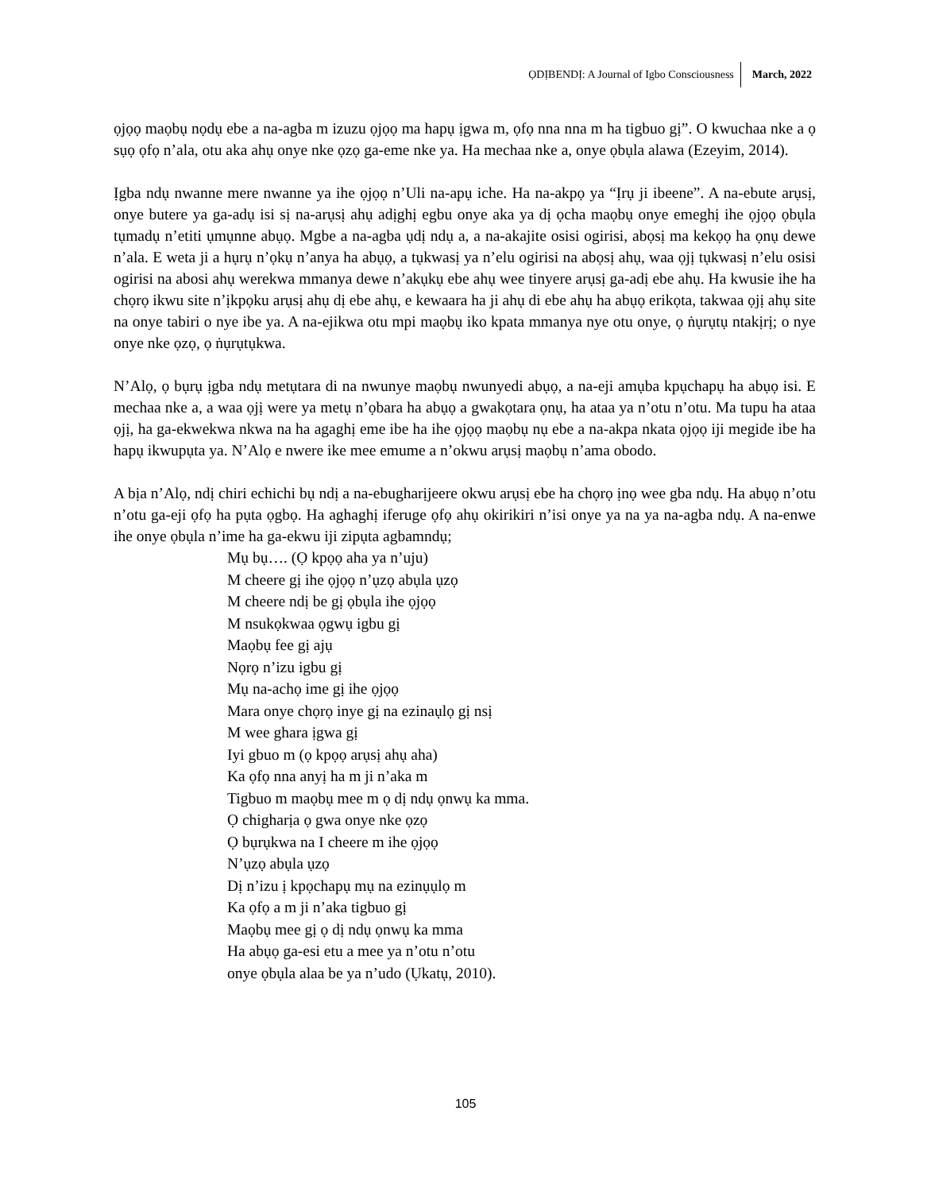ỌDỊBENDỊ: A Journal of Igbo Consciousness March, 2022
ọjọọ maọbụ nọdụ ebe a na-agba m izuzu ọjọọ ma hapụ ịgwa m, ọfọ nna nna m ha tigbuo gị”. O kwuchaa nke a ọ sụọ ọfọ n’ala, otu aka ahụ onye nke ọzọ ga-eme nke ya. Ha mechaa nke a, onye ọbụla alawa (Ezeyim, 2014).
Ịgba ndụ nwanne mere nwanne ya ihe ọjọọ n’Uli na-apụ iche. Ha na-akpọ ya “Ịrụ ji ibeene”. A na-ebute arụsị, onye butere ya ga-adụ isi sị na-arụsị ahụ adịghị egbu onye aka ya dị ọcha maọbụ onye emeghị ihe ọjọọ ọbụla tụmadụ n’etiti ụmụnne abụọ. Mgbe a na-agba ụdị ndụ a, a na-akajite osisi ogirisi, abọsị ma kekọọ ha ọnụ dewe n’ala. E weta ji a hụrụ n’ọkụ n’anya ha abụọ, a tụkwasị ya n’elu ogirisi na abọsị ahụ, waa ọjị tụkwasị n’elu osisi ogirisi na abosi ahụ werekwa mmanya dewe n’akụkụ ebe ahụ wee tinyere arụsị ga-adị ebe ahụ. Ha kwusie ihe ha chọrọ ikwu site n’ịkpọku arụsị ahụ dị ebe ahụ, e kewaara ha ji ahụ di ebe ahụ ha abụọ erikọta, takwaa ọjị ahụ site na onye tabiri o nye ibe ya. A na-ejikwa otu mpi maọbụ iko kpata mmanya nye otu onye, ọ ṅụrụtụ ntakịrị; o nye onye nke ọzọ, ọ ṅụrụtụkwa.
N’Alọ, ọ bụrụ ịgba ndụ metụtara di na nwunye maọbụ nwunyedi abụọ, a na-eji amụba kpụchapụ ha abụọ isi. E mechaa nke a, a waa ọjị were ya metụ n’ọbara ha abụọ a gwakọtara ọnụ, ha ataa ya n’otu n’otu. Ma tupu ha ataa ọjị, ha ga-ekwekwa nkwa na ha agaghị eme ibe ha ihe ọjọọ maọbụ nụ ebe a na-akpa nkata ọjọọ iji megide ibe ha hapụ ikwupụta ya. N’Alọ e nwere ike mee emume a n’okwu arụsị maọbụ n’ama obodo.
A bịa n’Alọ, ndị chiri echichi bụ ndị a na-ebugharịjeere okwu arụsị ebe ha chọrọ ịnọ wee gba ndụ. Ha abụọ n’otu n’otu ga-eji ọfọ ha pụta ọgbọ. Ha aghaghị iferuge ọfọ ahụ okirikiri n’isi onye ya na ya na-agba ndụ. A na-enwe ihe onye ọbụla n’ime ha ga-ekwu iji zipụta agbamndụ;
Mụ bụ…. (Ọ kpọọ aha ya n’uju)
M cheere gị ihe ọjọọ n’ụzọ abụla ụzọ
M cheere ndị be gị ọbụla ihe ọjọọ
M nsukọkwaa ọgwụ igbu gị
Maọbụ fee gị ajụ
Nọrọ n’izu igbu gị
Mụ na-achọ ime gị ihe ọjọọ
Mara onye chọrọ inye gị na ezinaụlọ gị nsị
M wee ghara ịgwa gị
Iyi gbuo m (ọ kpọọ arụsị ahụ aha)
Ka ọfọ nna anyị ha m ji n’aka m
Tigbuo m maọbụ mee m ọ dị ndụ ọnwụ ka mma.
Ọ chigharịa ọ gwa onye nke ọzọ
Ọ bụrụkwa na I cheere m ihe ọjọọ
N’ụzọ abụla ụzọ
Dị n’izu ị kpọchapụ mụ na ezinụụlọ m
Ka ọfọ a m ji n’aka tigbuo gị
Maọbụ mee gị ọ dị ndụ ọnwụ ka mma
Ha abụọ ga-esi etu a mee ya n’otu n’otu
onye ọbụla alaa be ya n’udo (Ụkatụ, 2010).
105